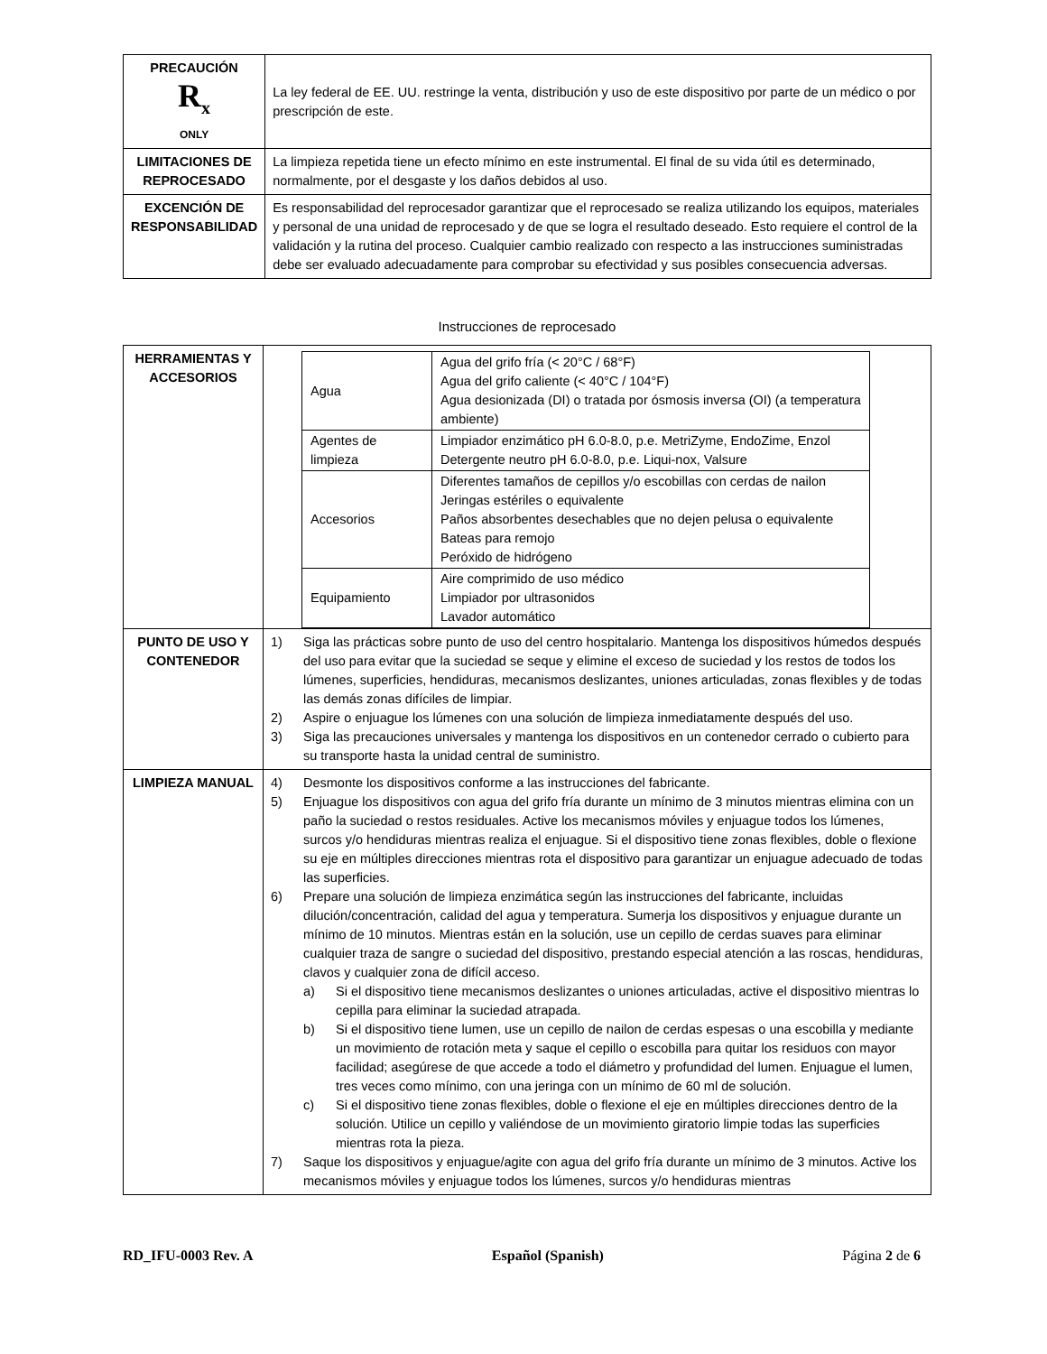| PRECAUCIÓN R<sub>x</sub> ONLY | La ley federal de EE. UU. restringe la venta, distribución y uso de este dispositivo por parte de un médico o por prescripción de este. |
| LIMITACIONES DE REPROCESADO | La limpieza repetida tiene un efecto mínimo en este instrumental. El final de su vida útil es determinado, normalmente, por el desgaste y los daños debidos al uso. |
| EXCENCIÓN DE RESPONSABILIDAD | Es responsabilidad del reprocesador garantizar que el reprocesado se realiza utilizando los equipos, materiales y personal de una unidad de reprocesado y de que se logra el resultado deseado. Esto requiere el control de la validación y la rutina del proceso. Cualquier cambio realizado con respecto a las instrucciones suministradas debe ser evaluado adecuadamente para comprobar su efectividad y sus posibles consecuencia adversas. |
Instrucciones de reprocesado
| HERRAMIENTAS Y ACCESORIOS | / Agua / Agua del grifo fría (< 20°C / 68°F) Agua del grifo caliente (< 40°C / 104°F) Agua desionizada (DI) o tratada por ósmosis inversa (OI) (a temperatura ambiente) / / Agentes de limpieza / Limpiador enzimático pH 6.0-8.0, p.e. MetriZyme, EndoZime, Enzol Detergente neutro pH 6.0-8.0, p.e. Liqui-nox, Valsure / / Accesorios / Diferentes tamaños de cepillos y/o escobillas con cerdas de nailon Jeringas estériles o equivalente Paños absorbentes desechables que no dejen pelusa o equivalente Bateas para remojo Peróxido de hidrógeno / / Equipamiento / Aire comprimido de uso médico Limpiador por ultrasonidos Lavador automático / |
| PUNTO DE USO Y CONTENEDOR | 1) Siga las prácticas sobre punto de uso del centro hospitalario. Mantenga los dispositivos húmedos después del uso para evitar que la suciedad se seque y elimine el exceso de suciedad y los restos de todos los lúmenes, superficies, hendiduras, mecanismos deslizantes, uniones articuladas, zonas flexibles y de todas las demás zonas difíciles de limpiar. 2) Aspire o enjuague los lúmenes con una solución de limpieza inmediatamente después del uso. 3) Siga las precauciones universales y mantenga los dispositivos en un contenedor cerrado o cubierto para su transporte hasta la unidad central de suministro. |
| LIMPIEZA MANUAL | 4) Desmonte los dispositivos conforme a las instrucciones del fabricante. 5) Enjuague los dispositivos con agua del grifo fría durante un mínimo de 3 minutos mientras elimina con un paño la suciedad o restos residuales. Active los mecanismos móviles y enjuague todos los lúmenes, surcos y/o hendiduras mientras realiza el enjuague. Si el dispositivo tiene zonas flexibles, doble o flexione su eje en múltiples direcciones mientras rota el dispositivo para garantizar un enjuague adecuado de todas las superficies. 6) Prepare una solución de limpieza enzimática según las instrucciones del fabricante, incluidas dilución/concentración, calidad del agua y temperatura. Sumerja los dispositivos y enjuague durante un mínimo de 10 minutos. Mientras están en la solución, use un cepillo de cerdas suaves para eliminar cualquier traza de sangre o suciedad del dispositivo, prestando especial atención a las roscas, hendiduras, clavos y cualquier zona de difícil acceso. a) Si el dispositivo tiene mecanismos deslizantes o uniones articuladas, active el dispositivo mientras lo cepilla para eliminar la suciedad atrapada. b) Si el dispositivo tiene lumen, use un cepillo de nailon de cerdas espesas o una escobilla y mediante un movimiento de rotación meta y saque el cepillo o escobilla para quitar los residuos con mayor facilidad; asegúrese de que accede a todo el diámetro y profundidad del lumen. Enjuague el lumen, tres veces como mínimo, con una jeringa con un mínimo de 60 ml de solución. c) Si el dispositivo tiene zonas flexibles, doble o flexione el eje en múltiples direcciones dentro de la solución. Utilice un cepillo y valiéndose de un movimiento giratorio limpie todas las superficies mientras rota la pieza. 7) Saque los dispositivos y enjuague/agite con agua del grifo fría durante un mínimo de 3 minutos. Active los mecanismos móviles y enjuague todos los lúmenes, surcos y/o hendiduras mientras |
RD_IFU-0003 Rev. A Español (Spanish) Página 2 de 6